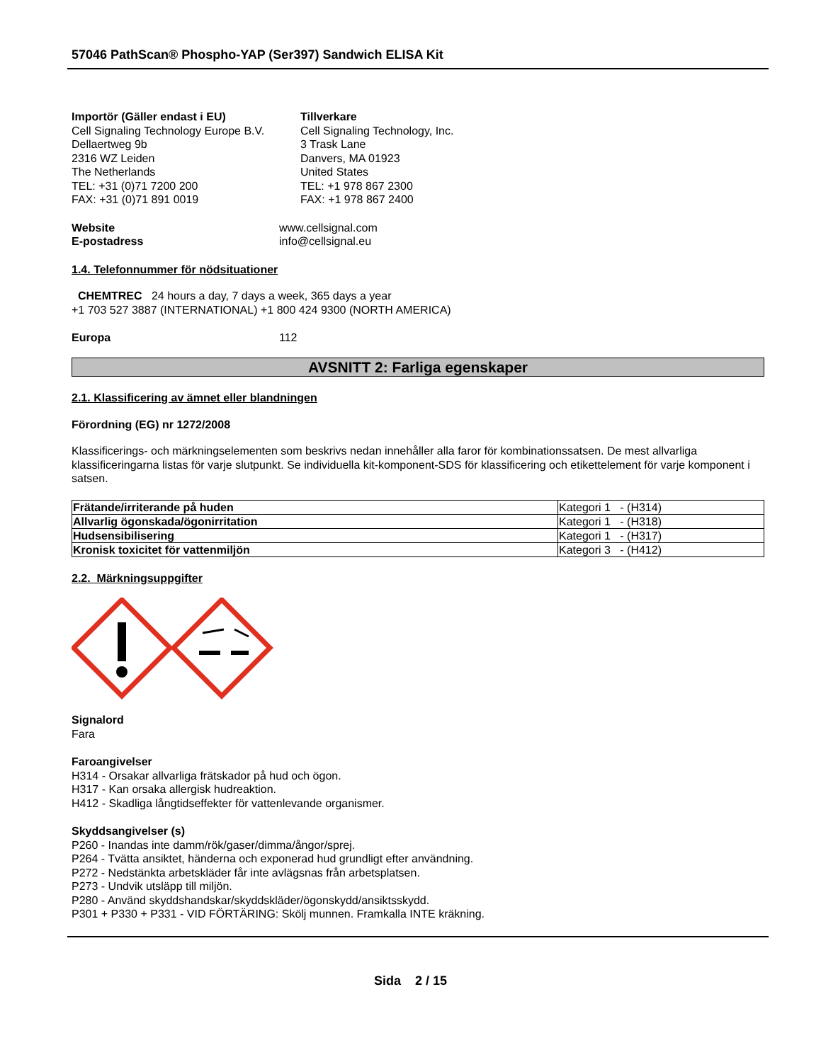57046 PathScan® Phospho-YAP (Ser397) Sandwich ELISA Kit
Importör (Gäller endast i EU)
Cell Signaling Technology Europe B.V.
Dellaertweg 9b
2316 WZ Leiden
The Netherlands
TEL: +31 (0)71 7200 200
FAX: +31 (0)71 891 0019
Tillverkare
Cell Signaling Technology, Inc.
3 Trask Lane
Danvers, MA 01923
United States
TEL: +1 978 867 2300
FAX: +1 978 867 2400
Website www.cellsignal.com
E-postadress info@cellsignal.eu
1.4. Telefonnummer för nödsituationer
CHEMTREC 24 hours a day, 7 days a week, 365 days a year
+1 703 527 3887 (INTERNATIONAL) +1 800 424 9300 (NORTH AMERICA)
Europa 112
AVSNITT 2: Farliga egenskaper
2.1. Klassificering av ämnet eller blandningen
Förordning (EG) nr 1272/2008
Klassificerings- och märkningselementen som beskrivs nedan innehåller alla faror för kombinationssatsen. De mest allvarliga klassificeringarna listas för varje slutpunkt. Se individuella kit-komponent-SDS för klassificering och etikettelement för varje komponent i satsen.
| Frätande/irriterande på huden | Kategori 1 - (H314) |
| Allvarlig ögonskada/ögonirritation | Kategori 1 - (H318) |
| Hudsensibilisering | Kategori 1 - (H317) |
| Kronisk toxicitet för vattenmiljön | Kategori 3 - (H412) |
2.2. Märkningsuppgifter
Signalord
Fara
Faroangivelser
H314 - Orsakar allvarliga frätskador på hud och ögon.
H317 - Kan orsaka allergisk hudreaktion.
H412 - Skadliga långtidseffekter för vattenlevande organismer.
Skyddsangivelser (s)
P260 - Inandas inte damm/rök/gaser/dimma/ångor/sprej.
P264 - Tvätta ansiktet, händerna och exponerad hud grundligt efter användning.
P272 - Nedstänkta arbetskläder får inte avlägsnas från arbetsplatsen.
P273 - Undvik utsläpp till miljön.
P280 - Använd skyddshandskar/skyddskläder/ögonskydd/ansiktsskydd.
P301 + P330 + P331 - VID FÖRTÄRING: Skölj munnen. Framkalla INTE kräkning.
Sida 2 / 15